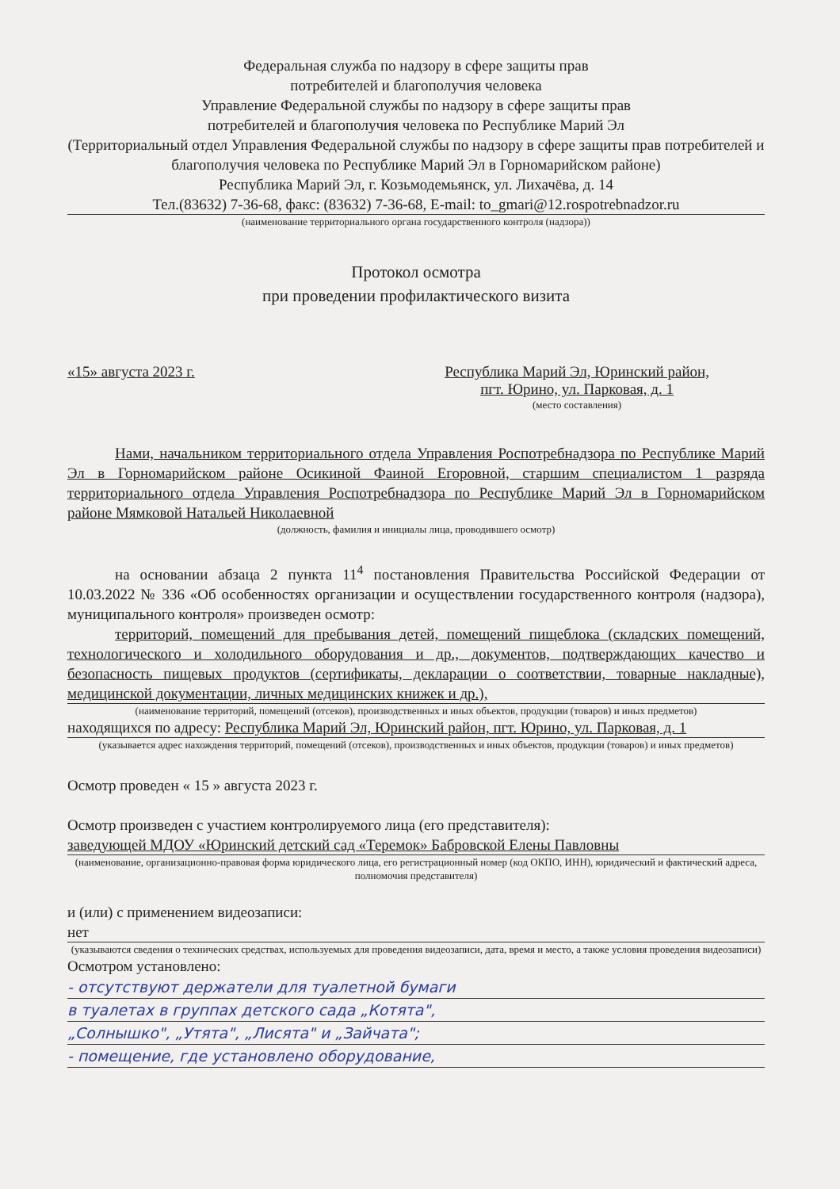Федеральная служба по надзору в сфере защиты прав
потребителей и благополучия человека
Управление Федеральной службы по надзору в сфере защиты прав
потребителей и благополучия человека по Республике Марий Эл
(Территориальный отдел Управления Федеральной службы по надзору в сфере защиты прав потребителей и благополучия человека по Республике Марий Эл в Горномарийском районе)
Республика Марий Эл, г. Козьмодемьянск, ул. Лихачёва, д. 14
Тел.(83632) 7-36-68, факс: (83632) 7-36-68, E-mail: to_gmari@12.rospotrebnadzor.ru
(наименование территориального органа государственного контроля (надзора))
Протокол осмотра
при проведении профилактического визита
«15» августа 2023 г. Республика Марий Эл, Юринский район,
пгт. Юрино, ул. Парковая, д. 1
(место составления)
Нами, начальником территориального отдела Управления Роспотребнадзора по Республике Марий Эл в Горномарийском районе Осикиной Фаиной Егоровной, старшим специалистом 1 разряда территориального отдела Управления Роспотребнадзора по Республике Марий Эл в Горномарийском районе Мямковой Натальей Николаевной
(должность, фамилия и инициалы лица, проводившего осмотр)
на основании абзаца 2 пункта 11<sup>4</sup> постановления Правительства Российской Федерации от 10.03.2022 № 336 «Об особенностях организации и осуществлении государственного контроля (надзора), муниципального контроля» произведен осмотр:
территорий, помещений для пребывания детей, помещений пищеблока (складских помещений, технологического и холодильного оборудования и др., документов, подтверждающих качество и безопасность пищевых продуктов (сертификаты, декларации о соответствии, товарные накладные), медицинской документации, личных медицинских книжек и др.),
(наименование территорий, помещений (отсеков), производственных и иных объектов, продукции (товаров) и иных предметов)
находящихся по адресу: Республика Марий Эл, Юринский район, пгт. Юрино, ул. Парковая, д. 1
(указывается адрес нахождения территорий, помещений (отсеков), производственных и иных объектов, продукции (товаров) и иных предметов)
Осмотр проведен « 15 » августа 2023 г.
Осмотр произведен с участием контролируемого лица (его представителя):
заведующей МДОУ «Юринский детский сад «Теремок» Бабровской Елены Павловны
(наименование, организационно-правовая форма юридического лица, его регистрационный номер (код ОКПО, ИНН), юридический и фактический адреса, полномочия представителя)
и (или) с применением видеозаписи:
нет
(указываются сведения о технических средствах, используемых для проведения видеозаписи, дата, время и место, а также условия проведения видеозаписи)
Осмотром установлено:
- отсутствуют держатели для туалетной бумаги
в туалетах в группах детского сада „Котята",
„Солнышко", „Утята", „Лисята" и „Зайчата";
- помещение, где установлено оборудование,